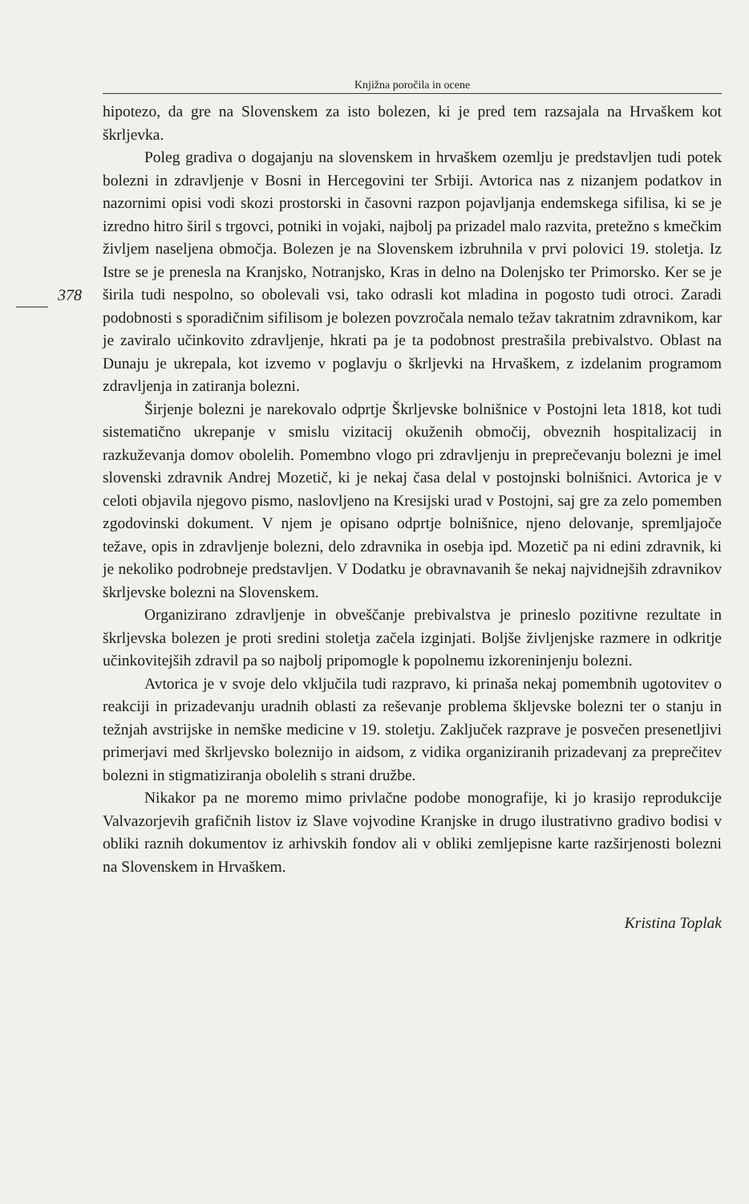Knjižna poročila in ocene
hipotezo, da gre na Slovenskem za isto bolezen, ki je pred tem razsajala na Hrvaškem kot škrljevka.
Poleg gradiva o dogajanju na slovenskem in hrvaškem ozemlju je predstavljen tudi potek bolezni in zdravljenje v Bosni in Hercegovini ter Srbiji. Avtorica nas z nizanjem podatkov in nazornimi opisi vodi skozi prostorski in časovni razpon pojavljanja endemskega sifilisa, ki se je izredno hitro širil s trgovci, potniki in vojaki, najbolj pa prizadel malo razvita, pretežno s kmečkim življem naseljena območja. Bolezen je na Slovenskem izbruhnila v prvi polovici 19. stoletja. Iz Istre se je prenesla na Kranjsko, Notranjsko, Kras in delno na Dolenjsko ter Primorsko. Ker se je širila tudi nespolno, so obolevali vsi, tako 378 odrasli kot mladina in pogosto tudi otroci. Zaradi podobnosti s sporadičnim sifilisom je bolezen povzročala nemalo težav takratnim zdravnikom, kar je zaviralo učinkovito zdravljenje, hkrati pa je ta podobnost prestrašila prebivalstvo. Oblast na Dunaju je ukrepala, kot izvemo v poglavju o škrljevki na Hrvaškem, z izdelanim programom zdravljenja in zatiranja bolezni.
Širjenje bolezni je narekovalo odprtje Škrljevske bolnišnice v Postojni leta 1818, kot tudi sistematično ukrepanje v smislu vizitacij okuženih območij, obveznih hospitalizacij in razkuževanja domov obolelih. Pomembno vlogo pri zdravljenju in preprečevanju bolezni je imel slovenski zdravnik Andrej Mozetič, ki je nekaj časa delal v postojnski bolnišnici. Avtorica je v celoti objavila njegovo pismo, naslovljeno na Kresijski urad v Postojni, saj gre za zelo pomemben zgodovinski dokument. V njem je opisano odprtje bolnišnice, njeno delovanje, spremljajoče težave, opis in zdravljenje bolezni, delo zdravnika in osebja ipd. Mozetič pa ni edini zdravnik, ki je nekoliko podrobneje predstavljen. V Dodatku je obravnavanih še nekaj najvidnejših zdravnikov škrljevske bolezni na Slovenskem.
Organizirano zdravljenje in obveščanje prebivalstva je prineslo pozitivne rezultate in škrljevska bolezen je proti sredini stoletja začela izginjati. Boljše življenjske razmere in odkritje učinkovitejših zdravil pa so najbolj pripomogle k popolnemu izkoreninjenju bolezni.
Avtorica je v svoje delo vključila tudi razpravo, ki prinaša nekaj pomembnih ugotovitev o reakciji in prizadevanju uradnih oblasti za reševanje problema škljevske bolezni ter o stanju in težnjah avstrijske in nemške medicine v 19. stoletju. Zaključek razprave je posvečen presenetljivi primerjavi med škrljevsko boleznijo in aidsom, z vidika organiziranih prizadevanj za preprečitev bolezni in stigmatiziranja obolelih s strani družbe.
Nikakor pa ne moremo mimo privlačne podobe monografije, ki jo krasijo reprodukcije Valvazorjevih grafičnih listov iz Slave vojvodine Kranjske in drugo ilustrativno gradivo bodisi v obliki raznih dokumentov iz arhivskih fondov ali v obliki zemljepisne karte razširjenosti bolezni na Slovenskem in Hrvaškem.
Kristina Toplak